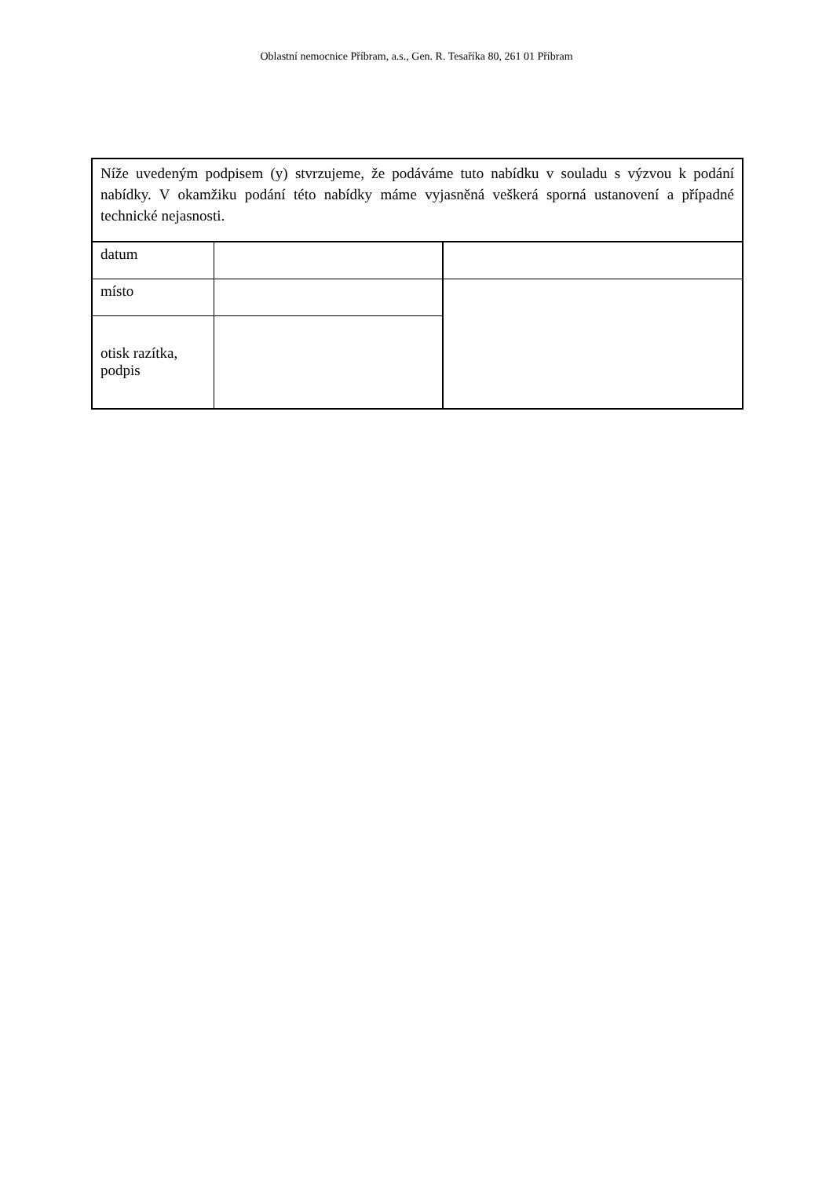Oblastní nemocnice Příbram, a.s., Gen. R. Tesaříka 80, 261 01 Příbram
| Níže uvedeným podpisem (y) stvrzujeme, že podáváme tuto nabídku v souladu s výzvou k podání nabídky. V okamžiku podání této nabídky máme vyjasněná veškerá sporná ustanovení a případné technické nejasnosti. | | |
| datum | | |
| místo | | |
| otisk razítka, podpis | | |